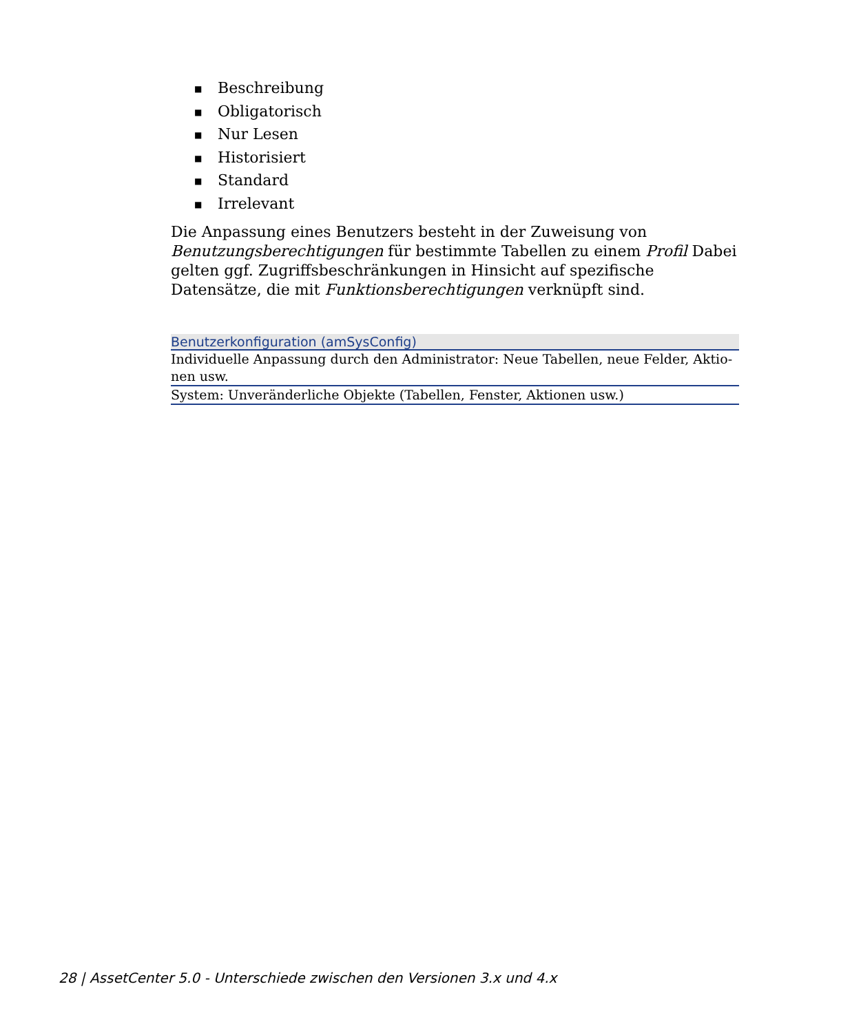■ Beschreibung
■ Obligatorisch
■ Nur Lesen
■ Historisiert
■ Standard
■ Irrelevant
Die Anpassung eines Benutzers besteht in der Zuweisung von Benutzungsberechtigungen für bestimmte Tabellen zu einem Profil Dabei gelten ggf. Zugriffsbeschränkungen in Hinsicht auf spezifische Datensätze, die mit Funktionsberechtigungen verknüpft sind.
| Benutzerkonfiguration (amSysConfig) |
| --- |
| Individuelle Anpassung durch den Administrator: Neue Tabellen, neue Felder, Aktio-nen usw. |
| System: Unveränderliche Objekte (Tabellen, Fenster, Aktionen usw.) |
28 | AssetCenter 5.0 - Unterschiede zwischen den Versionen 3.x und 4.x